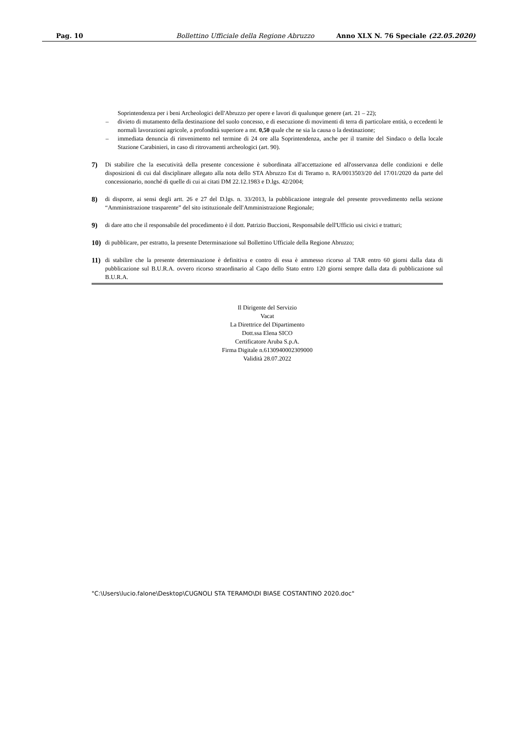Pag. 10 Bollettino Ufficiale della Regione Abruzzo Anno XLX N. 76 Speciale (22.05.2020)
Soprintendenza per i beni Archeologici dell'Abruzzo per opere e lavori di qualunque genere (art. 21 – 22);
– divieto di mutamento della destinazione del suolo concesso, e di esecuzione di movimenti di terra di particolare entità, o eccedenti le normali lavorazioni agricole, a profondità superiore a mt. 0,50 quale che ne sia la causa o la destinazione;
– immediata denuncia di rinvenimento nel termine di 24 ore alla Soprintendenza, anche per il tramite del Sindaco o della locale Stazione Carabinieri, in caso di ritrovamenti archeologici (art. 90).
7) Di stabilire che la esecutività della presente concessione è subordinata all'accettazione ed all'osservanza delle condizioni e delle disposizioni di cui dal disciplinare allegato alla nota dello STA Abruzzo Est di Teramo n. RA/0013503/20 del 17/01/2020 da parte del concessionario, nonché di quelle di cui ai citati DM 22.12.1983 e D.lgs. 42/2004;
8) di disporre, ai sensi degli artt. 26 e 27 del D.lgs. n. 33/2013, la pubblicazione integrale del presente provvedimento nella sezione “Amministrazione trasparente” del sito istituzionale dell'Amministrazione Regionale;
9) di dare atto che il responsabile del procedimento è il dott. Patrizio Buccioni, Responsabile dell'Ufficio usi civici e tratturi;
10) di pubblicare, per estratto, la presente Determinazione sul Bollettino Ufficiale della Regione Abruzzo;
11) di stabilire che la presente determinazione è definitiva e contro di essa è ammesso ricorso al TAR entro 60 giorni dalla data di pubblicazione sul B.U.R.A. ovvero ricorso straordinario al Capo dello Stato entro 120 giorni sempre dalla data di pubblicazione sul B.U.R.A.
Il Dirigente del Servizio
Vacat
La Direttrice del Dipartimento
Dott.ssa Elena SICO
Certificatore Aruba S.p.A.
Firma Digitale n.6130940002309000
Validità 28.07.2022
"C:\Users\lucio.falone\Desktop\CUGNOLI STA TERAMO\DI BIASE COSTANTINO 2020.doc"